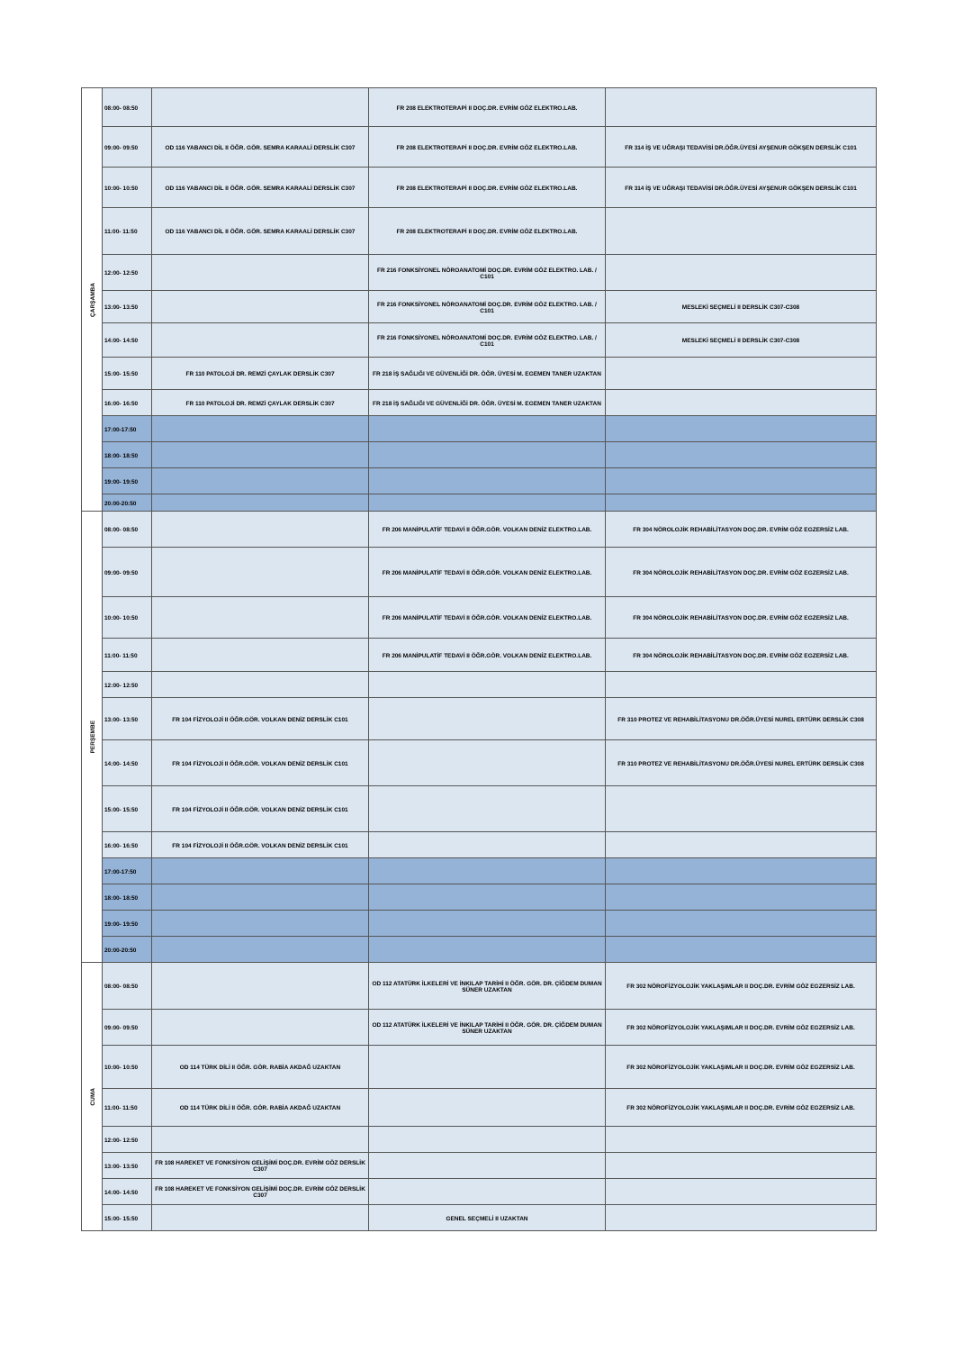| ÇARŞAMBA | 08:00- 08:50 | | FR 208 ELEKTROTERAPİ II DOÇ.DR. EVRİM GÖZ ELEKTRO.LAB. | |
| | 09:00- 09:50 | OD 116 YABANCI DİL II ÖĞR. GÖR. SEMRA KARAALİ DERSLİK C307 | FR 208 ELEKTROTERAPİ II DOÇ.DR. EVRİM GÖZ ELEKTRO.LAB. | FR 314 İŞ VE UĞRAŞI TEDAVİSİ DR.ÖĞR.ÜYESİ AYŞENUR GÖKŞEN DERSLİK C101 |
| | 10:00- 10:50 | OD 116 YABANCI DİL II ÖĞR. GÖR. SEMRA KARAALİ DERSLİK C307 | FR 208 ELEKTROTERAPİ II DOÇ.DR. EVRİM GÖZ ELEKTRO.LAB. | FR 314 İŞ VE UĞRAŞI TEDAVİSİ DR.ÖĞR.ÜYESİ AYŞENUR GÖKŞEN DERSLİK C101 |
| | 11:00- 11:50 | OD 116 YABANCI DİL II ÖĞR. GÖR. SEMRA KARAALİ DERSLİK C307 | FR 208 ELEKTROTERAPİ II DOÇ.DR. EVRİM GÖZ ELEKTRO.LAB. | |
| | 12:00- 12:50 | | FR 216 FONKSİYONEL NÖROANATOMİ DOÇ.DR. EVRİM GÖZ ELEKTRO. LAB. / C101 | |
| | 13:00- 13:50 | | FR 216 FONKSİYONEL NÖROANATOMİ DOÇ.DR. EVRİM GÖZ ELEKTRO. LAB. / C101 | MESLEKİ SEÇMELİ II DERSLİK C307-C308 |
| | 14:00- 14:50 | | FR 216 FONKSİYONEL NÖROANATOMİ DOÇ.DR. EVRİM GÖZ ELEKTRO. LAB. / C101 | MESLEKİ SEÇMELİ II DERSLİK C307-C308 |
| | 15:00- 15:50 | FR 110 PATOLOJİ DR. REMZİ ÇAYLAK DERSLİK C307 | FR 218 İŞ SAĞLIĞI VE GÜVENLİĞİ DR. ÖĞR. ÜYESİ M. EGEMEN TANER UZAKTAN | |
| | 16:00- 16:50 | FR 110 PATOLOJİ DR. REMZİ ÇAYLAK DERSLİK C307 | FR 218 İŞ SAĞLIĞI VE GÜVENLİĞİ DR. ÖĞR. ÜYESİ M. EGEMEN TANER UZAKTAN | |
| | 17:00-17:50 | | | |
| | 18:00- 18:50 | | | |
| | 19:00- 19:50 | | | |
| | 20:00-20:50 | | | |
| PERŞEMBE | 08:00- 08:50 | | FR 206 MANİPULATİF TEDAVİ II ÖĞR.GÖR. VOLKAN DENİZ ELEKTRO.LAB. | FR 304 NÖROLOJİK REHABİLİTASYON DOÇ.DR. EVRİM GÖZ EGZERSİZ LAB. |
| | 09:00- 09:50 | | FR 206 MANİPULATİF TEDAVİ II ÖĞR.GÖR. VOLKAN DENİZ ELEKTRO.LAB. | FR 304 NÖROLOJİK REHABİLİTASYON DOÇ.DR. EVRİM GÖZ EGZERSİZ LAB. |
| | 10:00- 10:50 | | FR 206 MANİPULATİF TEDAVİ II ÖĞR.GÖR. VOLKAN DENİZ ELEKTRO.LAB. | FR 304 NÖROLOJİK REHABİLİTASYON DOÇ.DR. EVRİM GÖZ EGZERSİZ LAB. |
| | 11:00- 11:50 | | FR 206 MANİPULATİF TEDAVİ II ÖĞR.GÖR. VOLKAN DENİZ ELEKTRO.LAB. | FR 304 NÖROLOJİK REHABİLİTASYON DOÇ.DR. EVRİM GÖZ EGZERSİZ LAB. |
| | 12:00- 12:50 | | | |
| | 13:00- 13:50 | FR 104 FİZYOLOJİ II ÖĞR.GÖR. VOLKAN DENİZ DERSLİK C101 | | FR 310 PROTEZ VE REHABİLİTASYONU DR.ÖĞR.ÜYESİ NUREL ERTÜRK DERSLİK C308 |
| | 14:00- 14:50 | FR 104 FİZYOLOJİ II ÖĞR.GÖR. VOLKAN DENİZ DERSLİK C101 | | FR 310 PROTEZ VE REHABİLİTASYONU DR.ÖĞR.ÜYESİ NUREL ERTÜRK DERSLİK C308 |
| | 15:00- 15:50 | FR 104 FİZYOLOJİ II ÖĞR.GÖR. VOLKAN DENİZ DERSLİK C101 | | |
| | 16:00- 16:50 | FR 104 FİZYOLOJİ II ÖĞR.GÖR. VOLKAN DENİZ DERSLİK C101 | | |
| | 17:00-17:50 | | | |
| | 18:00- 18:50 | | | |
| | 19:00- 19:50 | | | |
| | 20:00-20:50 | | | |
| CUMA | 08:00- 08:50 | | OD 112 ATATÜRK İLKELERİ VE İNKILAP TARİHİ II ÖĞR. GÖR. DR. ÇİĞDEM DUMAN SÜNER UZAKTAN | FR 302 NÖROFİZYOLOJİK YAKLAŞIMLAR II DOÇ.DR. EVRİM GÖZ EGZERSİZ LAB. |
| | 09:00- 09:50 | | OD 112 ATATÜRK İLKELERİ VE İNKILAP TARİHİ II ÖĞR. GÖR. DR. ÇİĞDEM DUMAN SÜNER UZAKTAN | FR 302 NÖROFİZYOLOJİK YAKLAŞIMLAR II DOÇ.DR. EVRİM GÖZ EGZERSİZ LAB. |
| | 10:00- 10:50 | OD 114 TÜRK DİLİ II ÖĞR. GÖR. RABİA AKDAĞ UZAKTAN | | FR 302 NÖROFİZYOLOJİK YAKLAŞIMLAR II DOÇ.DR. EVRİM GÖZ EGZERSİZ LAB. |
| | 11:00- 11:50 | OD 114 TÜRK DİLİ II ÖĞR. GÖR. RABİA AKDAĞ UZAKTAN | | FR 302 NÖROFİZYOLOJİK YAKLAŞIMLAR II DOÇ.DR. EVRİM GÖZ EGZERSİZ LAB. |
| | 12:00- 12:50 | | | |
| | 13:00- 13:50 | FR 108 HAREKET VE FONKSİYON GELİŞİMİ DOÇ.DR. EVRİM GÖZ DERSLİK C307 | | |
| | 14:00- 14:50 | FR 108 HAREKET VE FONKSİYON GELİŞİMİ DOÇ.DR. EVRİM GÖZ DERSLİK C307 | | |
| | 15:00- 15:50 | | GENEL SEÇMELİ II UZAKTAN | |